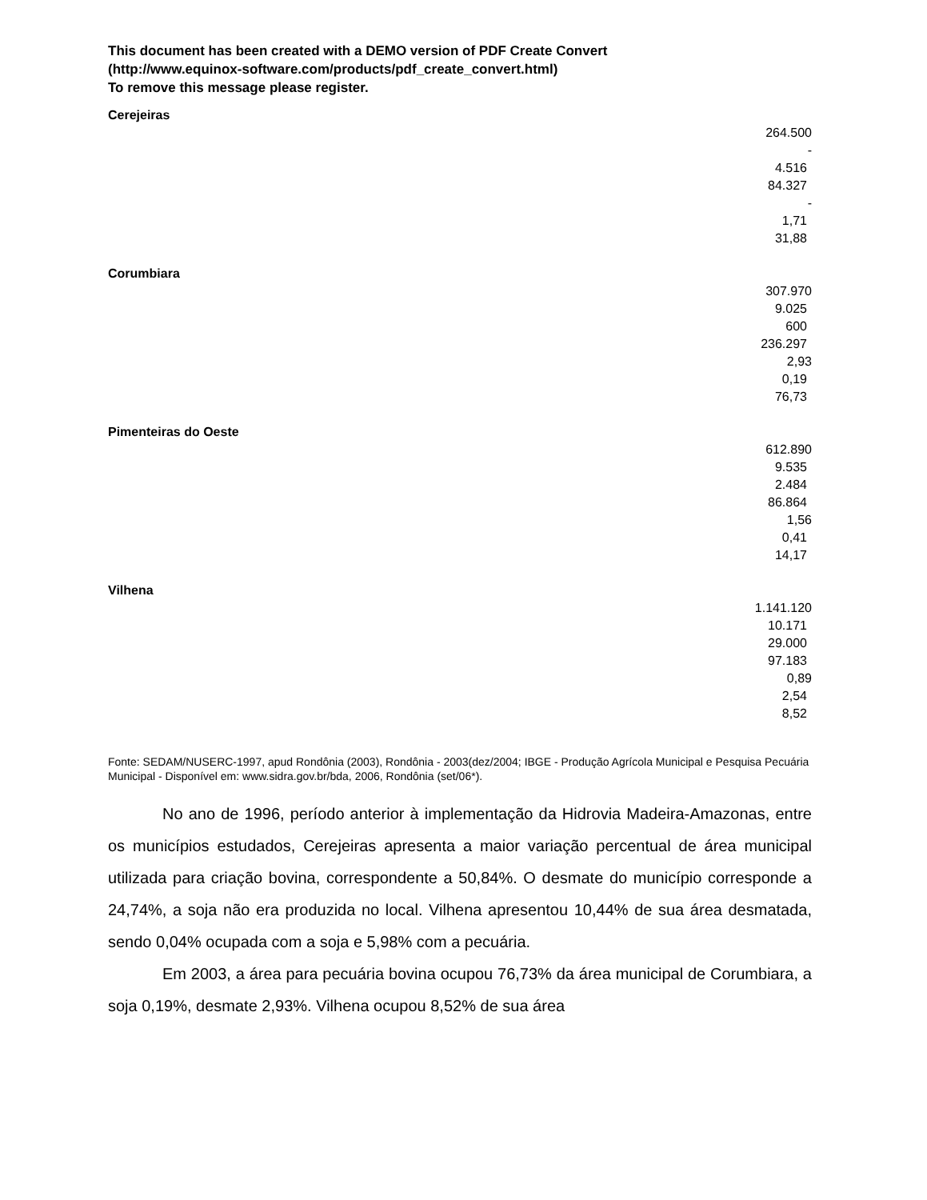This document has been created with a DEMO version of PDF Create Convert
(http://www.equinox-software.com/products/pdf_create_convert.html)
To remove this message please register.
Cerejeiras
| 264.500 |
| - |
| 4.516 |
| 84.327 |
| - |
| 1,71 |
| 31,88 |
Corumbiara
| 307.970 |
| 9.025 |
| 600 |
| 236.297 |
| 2,93 |
| 0,19 |
| 76,73 |
Pimenteiras do Oeste
| 612.890 |
| 9.535 |
| 2.484 |
| 86.864 |
| 1,56 |
| 0,41 |
| 14,17 |
Vilhena
| 1.141.120 |
| 10.171 |
| 29.000 |
| 97.183 |
| 0,89 |
| 2,54 |
| 8,52 |
Fonte: SEDAM/NUSERC-1997, apud Rondônia (2003), Rondônia - 2003(dez/2004; IBGE - Produção Agrícola Municipal e Pesquisa Pecuária Municipal - Disponível em: www.sidra.gov.br/bda, 2006, Rondônia (set/06*).
No ano de 1996, período anterior à implementação da Hidrovia Madeira-Amazonas, entre os municípios estudados, Cerejeiras apresenta a maior variação percentual de área municipal utilizada para criação bovina, correspondente a 50,84%. O desmate do município corresponde a 24,74%, a soja não era produzida no local. Vilhena apresentou 10,44% de sua área desmatada, sendo 0,04% ocupada com a soja e 5,98% com a pecuária.
Em 2003, a área para pecuária bovina ocupou 76,73% da área municipal de Corumbiara, a soja 0,19%, desmate 2,93%. Vilhena ocupou 8,52% de sua área